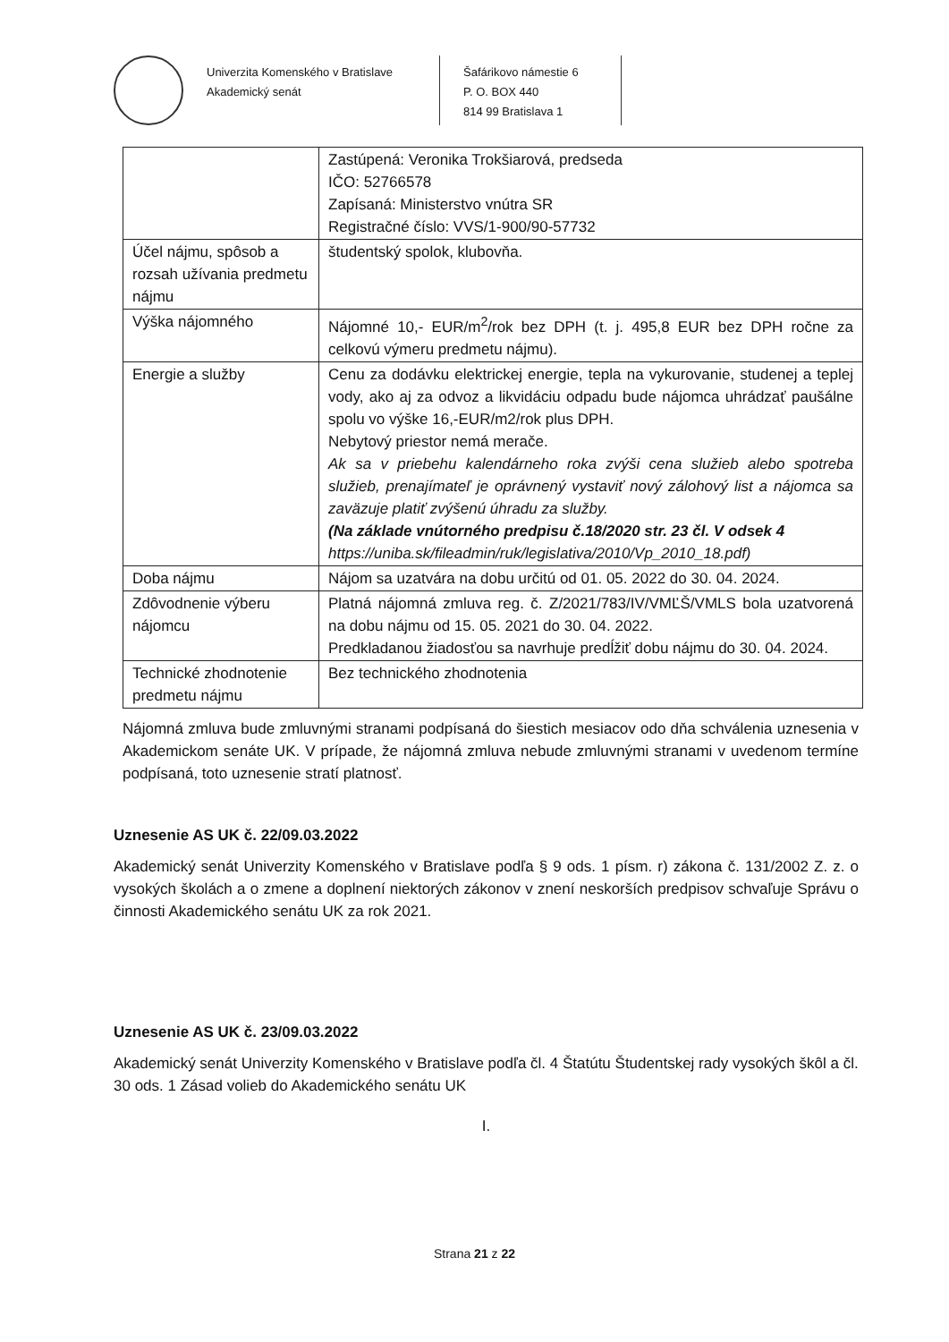Univerzita Komenského v Bratislave
Akademický senát
Šafárikovo námestie 6
P. O. BOX 440
814 99 Bratislava 1
| | Zastúpená: Veronika Trokšiarová, predseda IČO: 52766578 Zapísaná: Ministerstvo vnútra SR Registračné číslo: VVS/1-900/90-57732 |
| Účel nájmu, spôsob a rozsah užívania predmetu nájmu | študentský spolok, klubovňa. |
| Výška nájomného | Nájomné 10,- EUR/m<sup>2</sup>/rok bez DPH (t. j. 495,8 EUR bez DPH ročne za celkovú výmeru predmetu nájmu). |
| Energie a služby | Cenu za dodávku elektrickej energie, tepla na vykurovanie, studenej a teplej vody, ako aj za odvoz a likvidáciu odpadu bude nájomca uhrádzať paušálne spolu vo výške 16,-EUR/m2/rok plus DPH. Nebytový priestor nemá merače. Ak sa v priebehu kalendárneho roka zvýši cena služieb alebo spotreba služieb, prenajímateľ je oprávnený vystaviť nový zálohový list a nájomca sa zaväzuje platiť zvýšenú úhradu za služby. (Na základe vnútorného predpisu č.18/2020 str. 23 čl. V odsek 4 https://uniba.sk/fileadmin/ruk/legislativa/2010/Vp_2010_18.pdf) |
| Doba nájmu | Nájom sa uzatvára na dobu určitú od 01. 05. 2022 do 30. 04. 2024. |
| Zdôvodnenie výberu nájomcu | Platná nájomná zmluva reg. č. Z/2021/783/IV/VMĽŠ/VMLS bola uzatvorená na dobu nájmu od 15. 05. 2021 do 30. 04. 2022. Predkladanou žiadosťou sa navrhuje predĺžiť dobu nájmu do 30. 04. 2024. |
| Technické zhodnotenie predmetu nájmu | Bez technického zhodnotenia |
Nájomná zmluva bude zmluvnými stranami podpísaná do šiestich mesiacov odo dňa schválenia uznesenia v Akademickom senáte UK. V prípade, že nájomná zmluva nebude zmluvnými stranami v uvedenom termíne podpísaná, toto uznesenie stratí platnosť.
Uznesenie AS UK č. 22/09.03.2022
Akademický senát Univerzity Komenského v Bratislave podľa § 9 ods. 1 písm. r) zákona č. 131/2002 Z. z. o vysokých školách a o zmene a doplnení niektorých zákonov v znení neskorších predpisov schvaľuje Správu o činnosti Akademického senátu UK za rok 2021.
Uznesenie AS UK č. 23/09.03.2022
Akademický senát Univerzity Komenského v Bratislave podľa čl. 4 Štatútu Študentskej rady vysokých škôl a čl. 30 ods. 1 Zásad volieb do Akademického senátu UK
I.
Strana 21 z 22